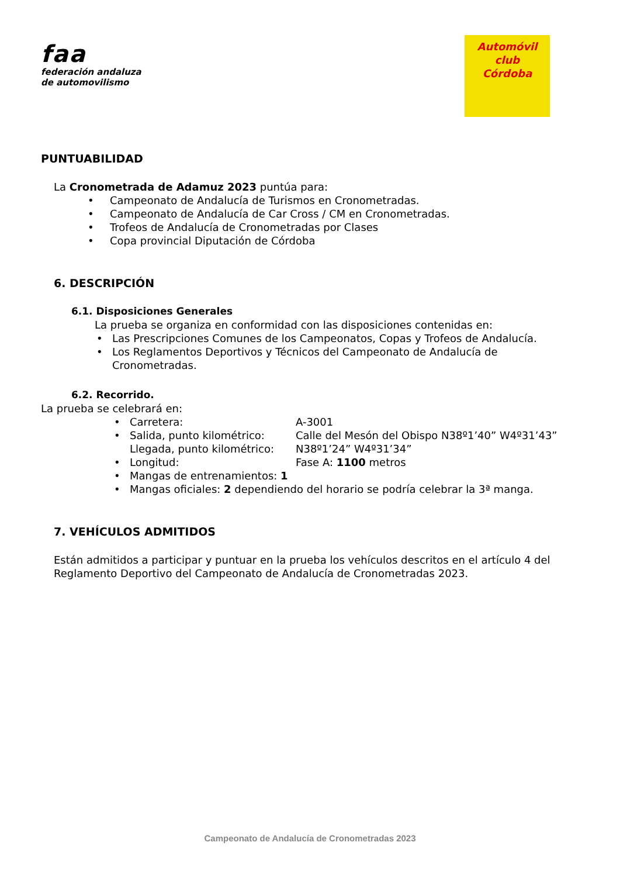faa
federación andaluza
de automovilismo
Automóvil club
Córdoba
PUNTUABILIDAD
La Cronometrada de Adamuz 2023 puntúa para:
• Campeonato de Andalucía de Turismos en Cronometradas.
• Campeonato de Andalucía de Car Cross / CM en Cronometradas.
• Trofeos de Andalucía de Cronometradas por Clases
• Copa provincial Diputación de Córdoba
6. DESCRIPCIÓN
6.1. Disposiciones Generales
La prueba se organiza en conformidad con las disposiciones contenidas en:
• Las Prescripciones Comunes de los Campeonatos, Copas y Trofeos de Andalucía.
• Los Reglamentos Deportivos y Técnicos del Campeonato de Andalucía de Cronometradas.
6.2. Recorrido.
La prueba se celebrará en:
• Carretera: A-3001
• Salida, punto kilométrico: Calle del Mesón del Obispo N38º1’40” W4º31’43”
Llegada, punto kilométrico: N38º1’24” W4º31’34”
• Longitud: Fase A: 1100 metros
• Mangas de entrenamientos: 1
• Mangas oficiales: 2 dependiendo del horario se podría celebrar la 3ª manga.
7. VEHÍCULOS ADMITIDOS
Están admitidos a participar y puntuar en la prueba los vehículos descritos en el artículo 4 del Reglamento Deportivo del Campeonato de Andalucía de Cronometradas 2023.
Campeonato de Andalucía de Cronometradas 2023